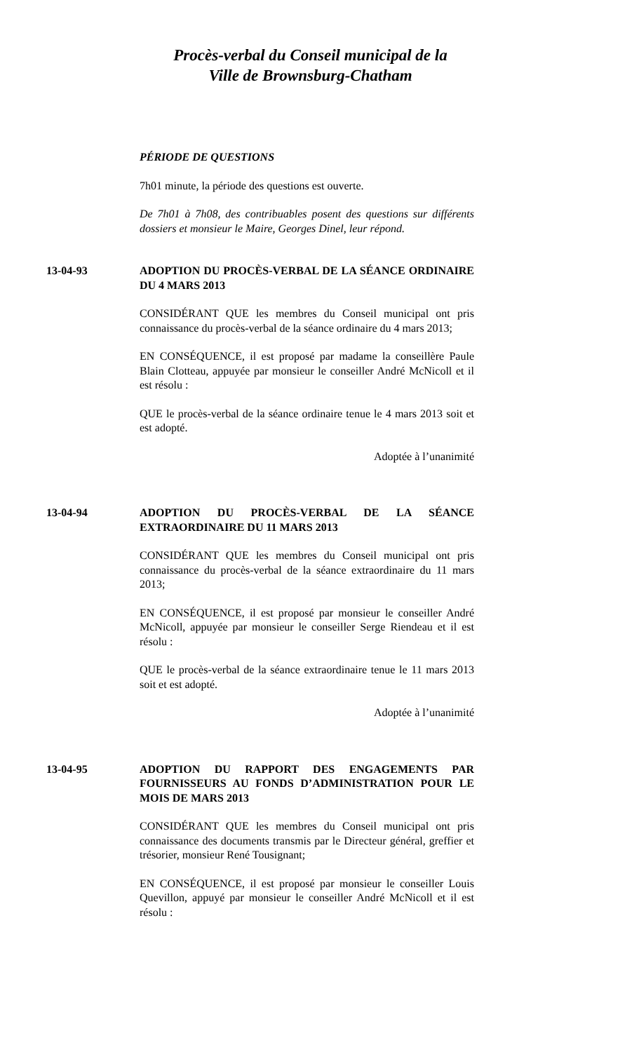Procès-verbal du Conseil municipal de la
Ville de Brownsburg-Chatham
PÉRIODE DE QUESTIONS
7h01 minute, la période des questions est ouverte.
De 7h01 à 7h08, des contribuables posent des questions sur différents dossiers et monsieur le Maire, Georges Dinel, leur répond.
13-04-93
ADOPTION DU PROCÈS-VERBAL DE LA SÉANCE ORDINAIRE DU 4 MARS 2013
CONSIDÉRANT QUE les membres du Conseil municipal ont pris connaissance du procès-verbal de la séance ordinaire du 4 mars 2013;
EN CONSÉQUENCE, il est proposé par madame la conseillère Paule Blain Clotteau, appuyée par monsieur le conseiller André McNicoll et il est résolu :
QUE le procès-verbal de la séance ordinaire tenue le 4 mars 2013 soit et est adopté.
Adoptée à l’unanimité
13-04-94
ADOPTION DU PROCÈS-VERBAL DE LA SÉANCE EXTRAORDINAIRE DU 11 MARS 2013
CONSIDÉRANT QUE les membres du Conseil municipal ont pris connaissance du procès-verbal de la séance extraordinaire du 11 mars 2013;
EN CONSÉQUENCE, il est proposé par monsieur le conseiller André McNicoll, appuyée par monsieur le conseiller Serge Riendeau et il est résolu :
QUE le procès-verbal de la séance extraordinaire tenue le 11 mars 2013 soit et est adopté.
Adoptée à l’unanimité
13-04-95
ADOPTION DU RAPPORT DES ENGAGEMENTS PAR FOURNISSEURS AU FONDS D’ADMINISTRATION POUR LE MOIS DE MARS 2013
CONSIDÉRANT QUE les membres du Conseil municipal ont pris connaissance des documents transmis par le Directeur général, greffier et trésorier, monsieur René Tousignant;
EN CONSÉQUENCE, il est proposé par monsieur le conseiller Louis Quevillon, appuyé par monsieur le conseiller André McNicoll et il est résolu :